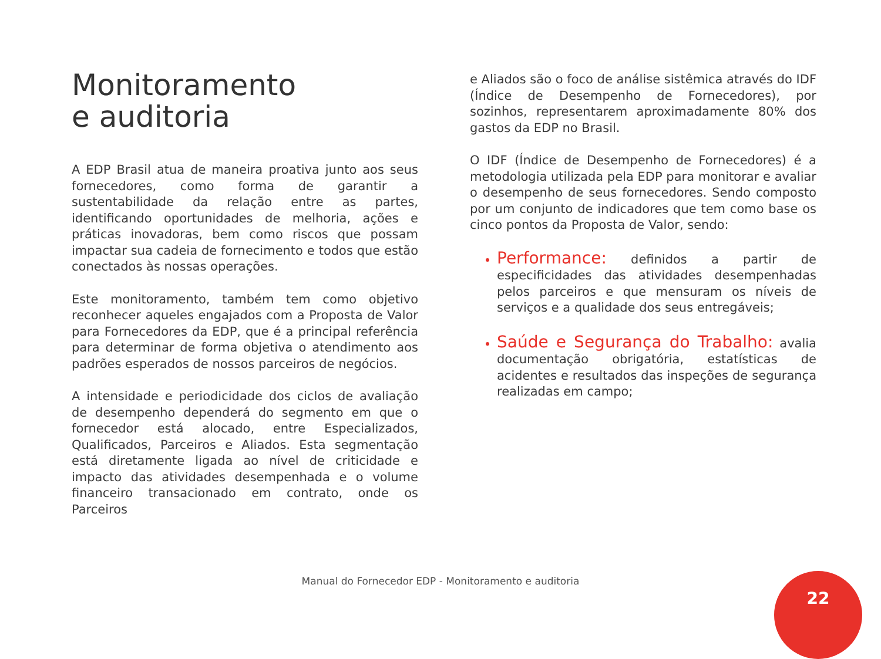Monitoramento
e auditoria
A EDP Brasil atua de maneira proativa junto aos seus fornecedores, como forma de garantir a sustentabilidade da relação entre as partes, identificando oportunidades de melhoria, ações e práticas inovadoras, bem como riscos que possam impactar sua cadeia de fornecimento e todos que estão conectados às nossas operações.
Este monitoramento, também tem como objetivo reconhecer aqueles engajados com a Proposta de Valor para Fornecedores da EDP, que é a principal referência para determinar de forma objetiva o atendimento aos padrões esperados de nossos parceiros de negócios.
A intensidade e periodicidade dos ciclos de avaliação de desempenho dependerá do segmento em que o fornecedor está alocado, entre Especializados, Qualificados, Parceiros e Aliados. Esta segmentação está diretamente ligada ao nível de criticidade e impacto das atividades desempenhada e o volume financeiro transacionado em contrato, onde os Parceiros
e Aliados são o foco de análise sistêmica através do IDF (Índice de Desempenho de Fornecedores), por sozinhos, representarem aproximadamente 80% dos gastos da EDP no Brasil.
O IDF (Índice de Desempenho de Fornecedores) é a metodologia utilizada pela EDP para monitorar e avaliar o desempenho de seus fornecedores. Sendo composto por um conjunto de indicadores que tem como base os cinco pontos da Proposta de Valor, sendo:
Performance: definidos a partir de especificidades das atividades desempenhadas pelos parceiros e que mensuram os níveis de serviços e a qualidade dos seus entregáveis;
Saúde e Segurança do Trabalho: avalia documentação obrigatória, estatísticas de acidentes e resultados das inspeções de segurança realizadas em campo;
Manual do Fornecedor EDP - Monitoramento e auditoria 22